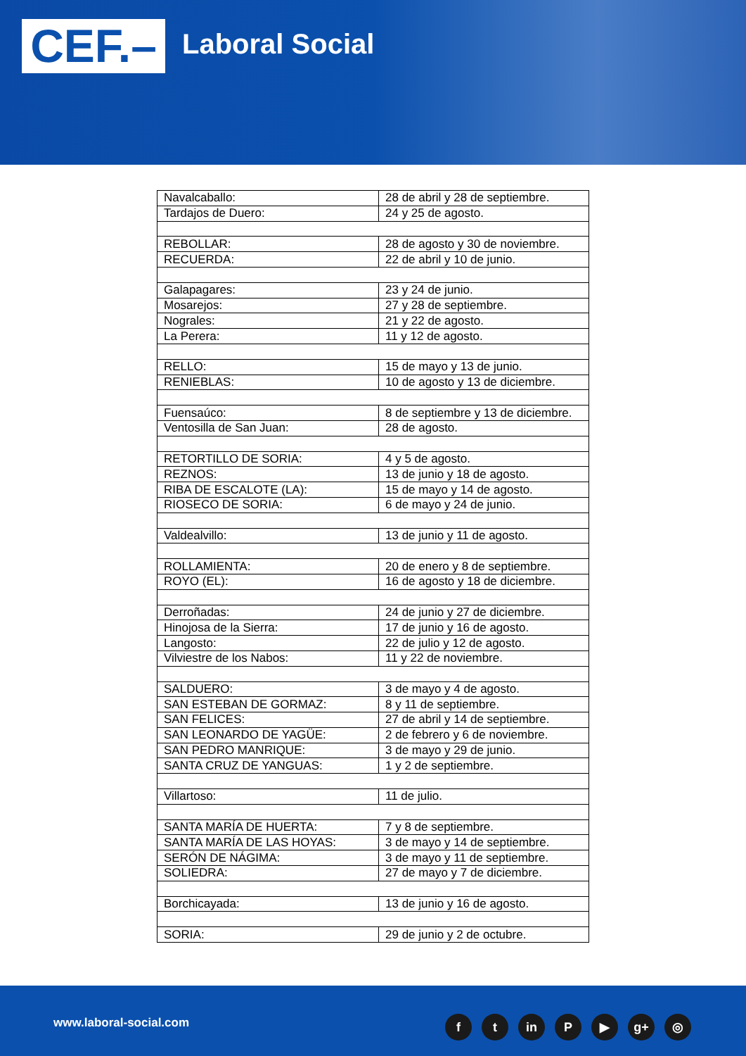CEF.– Laboral Social
| Navalcaballo: | 28 de abril y 28 de septiembre. |
| Tardajos de Duero: | 24 y 25 de agosto. |
| REBOLLAR: | 28 de agosto y 30 de noviembre. |
| RECUERDA: | 22 de abril y 10 de junio. |
| Galapagares: | 23 y 24 de junio. |
| Mosarejos: | 27 y 28 de septiembre. |
| Nograles: | 21 y 22 de agosto. |
| La Perera: | 11 y 12 de agosto. |
| RELLO: | 15 de mayo y 13 de junio. |
| RENIEBLAS: | 10 de agosto y 13 de diciembre. |
| Fuensaúco: | 8 de septiembre y 13 de diciembre. |
| Ventosilla de San Juan: | 28 de agosto. |
| RETORTILLO DE SORIA: | 4 y 5 de agosto. |
| REZNOS: | 13 de junio y 18 de agosto. |
| RIBA DE ESCALOTE (LA): | 15 de mayo y 14 de agosto. |
| RIOSECO DE SORIA: | 6 de mayo y 24 de junio. |
| Valdealvillo: | 13 de junio y 11 de agosto. |
| ROLLAMIENTA: | 20 de enero y 8 de septiembre. |
| ROYO (EL): | 16 de agosto y 18 de diciembre. |
| Derroñadas: | 24 de junio y 27 de diciembre. |
| Hinojosa de la Sierra: | 17 de junio y 16 de agosto. |
| Langosto: | 22 de julio y 12 de agosto. |
| Vilviestre de los Nabos: | 11 y 22 de noviembre. |
| SALDUERO: | 3 de mayo y 4 de agosto. |
| SAN ESTEBAN DE GORMAZ: | 8 y 11 de septiembre. |
| SAN FELICES: | 27 de abril y 14 de septiembre. |
| SAN LEONARDO DE YAGÜE: | 2 de febrero y 6 de noviembre. |
| SAN PEDRO MANRIQUE: | 3 de mayo y 29 de junio. |
| SANTA CRUZ DE YANGUAS: | 1 y 2 de septiembre. |
| Villartoso: | 11 de julio. |
| SANTA MARÍA DE HUERTA: | 7 y 8 de septiembre. |
| SANTA MARÍA DE LAS HOYAS: | 3 de mayo y 14 de septiembre. |
| SERÓN DE NÁGIMA: | 3 de mayo y 11 de septiembre. |
| SOLIEDRA: | 27 de mayo y 7 de diciembre. |
| Borchicayada: | 13 de junio y 16 de agosto. |
| SORIA: | 29 de junio y 2 de octubre. |
www.laboral-social.com ft in P ▶ g+ ◎